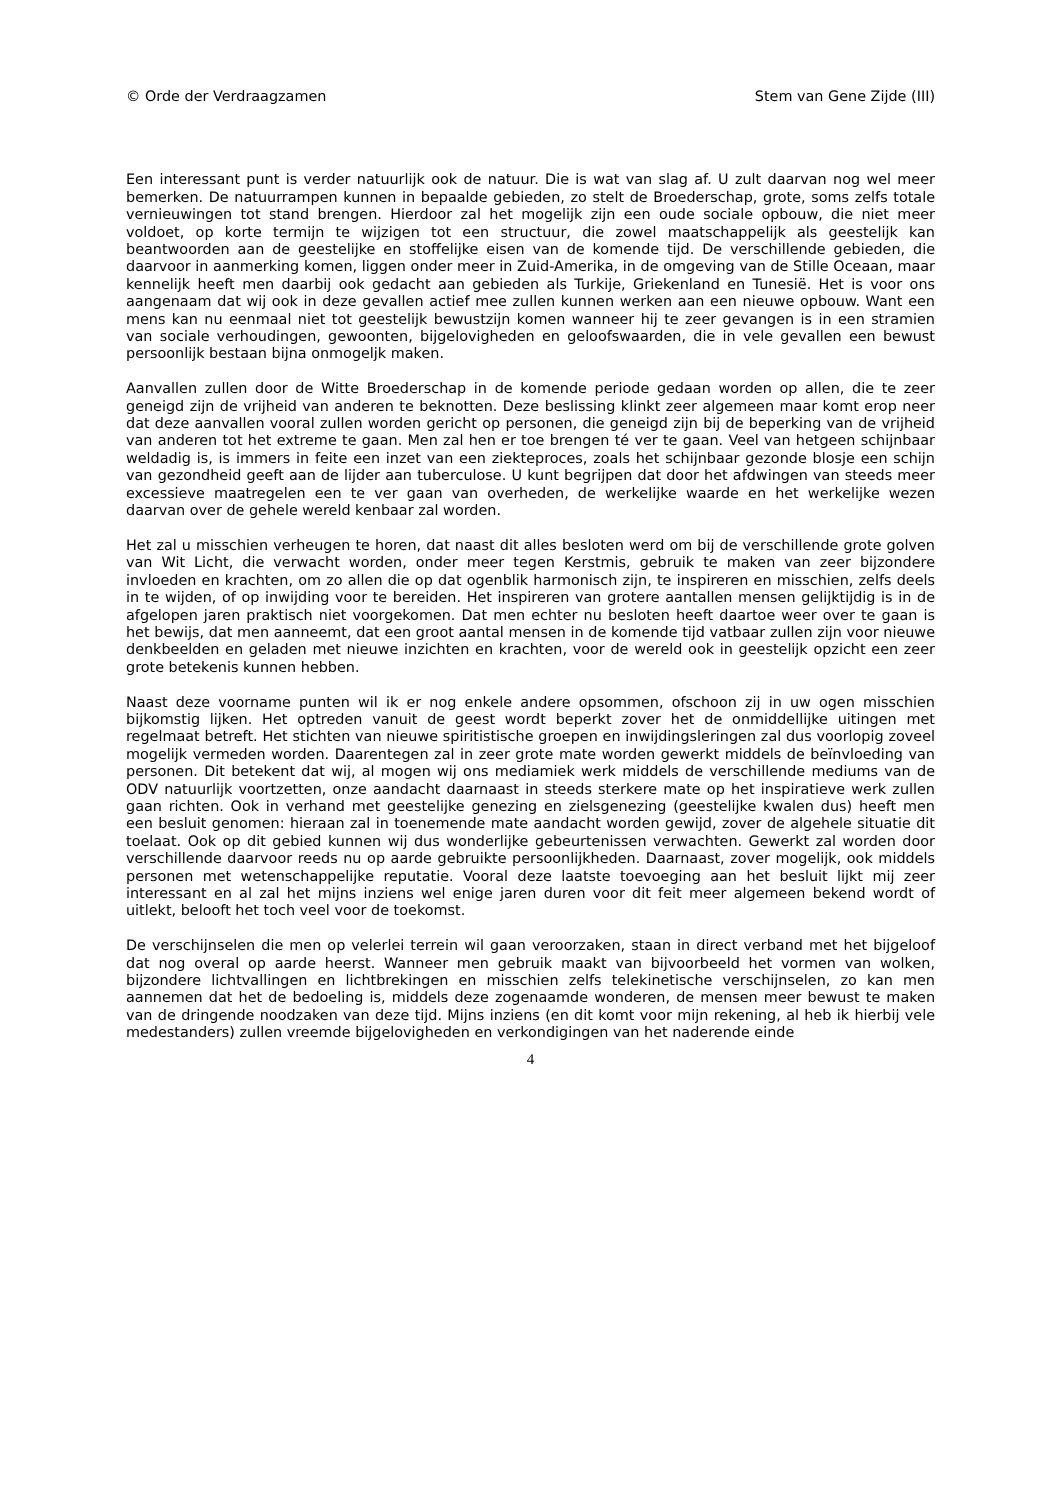© Orde der Verdraagzamen Stem van Gene Zijde (III)
Een interessant punt is verder natuurlijk ook de natuur. Die is wat van slag af. U zult daarvan nog wel meer bemerken. De natuurrampen kunnen in bepaalde gebieden, zo stelt de Broederschap, grote, soms zelfs totale vernieuwingen tot stand brengen. Hierdoor zal het mogelijk zijn een oude sociale opbouw, die niet meer voldoet, op korte termijn te wijzigen tot een structuur, die zowel maatschappelijk als geestelijk kan beantwoorden aan de geestelijke en stoffelijke eisen van de komende tijd. De verschillende gebieden, die daarvoor in aanmerking komen, liggen onder meer in Zuid-Amerika, in de omgeving van de Stille Oceaan, maar kennelijk heeft men daarbij ook gedacht aan gebieden als Turkije, Griekenland en Tunesië. Het is voor ons aangenaam dat wij ook in deze gevallen actief mee zullen kunnen werken aan een nieuwe opbouw. Want een mens kan nu eenmaal niet tot geestelijk bewustzijn komen wanneer hij te zeer gevangen is in een stramien van sociale verhoudingen, gewoonten, bijgelovigheden en geloofswaarden, die in vele gevallen een bewust persoonlijk bestaan bijna onmogeljk maken.
Aanvallen zullen door de Witte Broederschap in de komende periode gedaan worden op allen, die te zeer geneigd zijn de vrijheid van anderen te beknotten. Deze beslissing klinkt zeer algemeen maar komt erop neer dat deze aanvallen vooral zullen worden gericht op personen, die geneigd zijn bij de beperking van de vrijheid van anderen tot het extreme te gaan. Men zal hen er toe brengen té ver te gaan. Veel van hetgeen schijnbaar weldadig is, is immers in feite een inzet van een ziekteproces, zoals het schijnbaar gezonde blosje een schijn van gezondheid geeft aan de lijder aan tuberculose. U kunt begrijpen dat door het afdwingen van steeds meer excessieve maatregelen een te ver gaan van overheden, de werkelijke waarde en het werkelijke wezen daarvan over de gehele wereld kenbaar zal worden.
Het zal u misschien verheugen te horen, dat naast dit alles besloten werd om bij de verschillende grote golven van Wit Licht, die verwacht worden, onder meer tegen Kerstmis, gebruik te maken van zeer bijzondere invloeden en krachten, om zo allen die op dat ogenblik harmonisch zijn, te inspireren en misschien, zelfs deels in te wijden, of op inwijding voor te bereiden. Het inspireren van grotere aantallen mensen gelijktijdig is in de afgelopen jaren praktisch niet voorgekomen. Dat men echter nu besloten heeft daartoe weer over te gaan is het bewijs, dat men aanneemt, dat een groot aantal mensen in de komende tijd vatbaar zullen zijn voor nieuwe denkbeelden en geladen met nieuwe inzichten en krachten, voor de wereld ook in geestelijk opzicht een zeer grote betekenis kunnen hebben.
Naast deze voorname punten wil ik er nog enkele andere opsommen, ofschoon zij in uw ogen misschien bijkomstig lijken. Het optreden vanuit de geest wordt beperkt zover het de onmiddellijke uitingen met regelmaat betreft. Het stichten van nieuwe spiritistische groepen en inwijdingsleringen zal dus voorlopig zoveel mogelijk vermeden worden. Daarentegen zal in zeer grote mate worden gewerkt middels de beïnvloeding van personen. Dit betekent dat wij, al mogen wij ons mediamiek werk middels de verschillende mediums van de ODV natuurlijk voortzetten, onze aandacht daarnaast in steeds sterkere mate op het inspiratieve werk zullen gaan richten. Ook in verhand met geestelijke genezing en zielsgenezing (geestelijke kwalen dus) heeft men een besluit genomen: hieraan zal in toenemende mate aandacht worden gewijd, zover de algehele situatie dit toelaat. Ook op dit gebied kunnen wij dus wonderlijke gebeurtenissen verwachten. Gewerkt zal worden door verschillende daarvoor reeds nu op aarde gebruikte persoonlijkheden. Daarnaast, zover mogelijk, ook middels personen met wetenschappelijke reputatie. Vooral deze laatste toevoeging aan het besluit lijkt mij zeer interessant en al zal het mijns inziens wel enige jaren duren voor dit feit meer algemeen bekend wordt of uitlekt, belooft het toch veel voor de toekomst.
De verschijnselen die men op velerlei terrein wil gaan veroorzaken, staan in direct verband met het bijgeloof dat nog overal op aarde heerst. Wanneer men gebruik maakt van bijvoorbeeld het vormen van wolken, bijzondere lichtvallingen en lichtbrekingen en misschien zelfs telekinetische verschijnselen, zo kan men aannemen dat het de bedoeling is, middels deze zogenaamde wonderen, de mensen meer bewust te maken van de dringende noodzaken van deze tijd. Mijns inziens (en dit komt voor mijn rekening, al heb ik hierbij vele medestanders) zullen vreemde bijgelovigheden en verkondigingen van het naderende einde
4